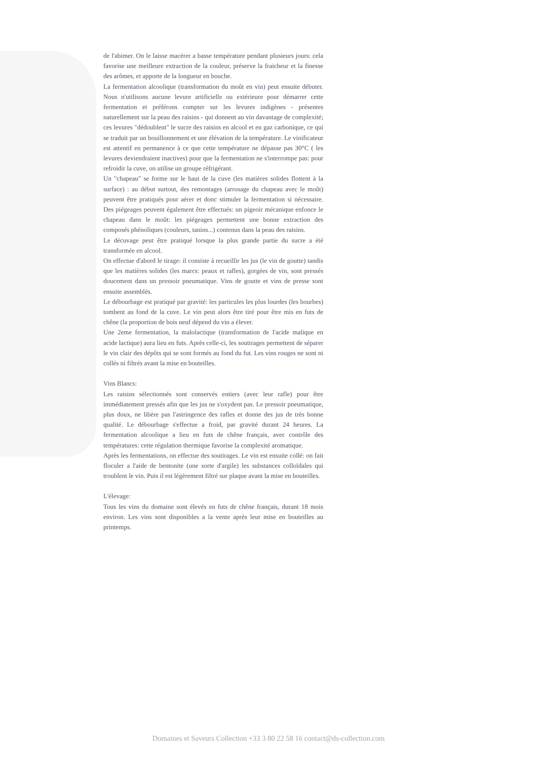de l'abimer. On le laisse macérer a basse température pendant plusieurs jours: cela favorise une meilleure extraction de la couleur, préserve la fraicheur et la finesse des arômes, et apporte de la longueur en bouche.
La fermentation alcoolique (transformation du moût en vin) peut ensuite débuter. Nous n'utilisons aucune levure artificielle ou extérieure pour démarrer cette fermentation et préférons compter sur les levures indigènes - présentes naturellement sur la peau des raisins - qui donnent au vin davantage de complexité; ces levures "dédoublent" le sucre des raisins en alcool et en gaz carbonique, ce qui se traduit par un bouillonnement et une élévation de la température. Le vinificateur est attentif en permanence à ce que cette température ne dépasse pas 30°C ( les levures deviendraient inactives) pour que la fermentation ne s'interrompe pas: pour refroidir la cuve, on utilise un groupe réfrigérant.
Un "chapeau" se forme sur le haut de la cuve (les matières solides flottent à la surface) : au début surtout, des remontages (arrosage du chapeau avec le moût) peuvent être pratiqués pour aérer et donc stimuler la fermentation si nécessaire. Des piégeages peuvent également être effectués: un pigeoir mécanique enfonce le chapeau dans le moût: les piégeages permettent une bonne extraction des composés phénoliques (couleurs, tanins...) contenus dans la peau des raisins.
Le décuvage peut être pratiqué lorsque la plus grande partie du sucre a été transformée en alcool.
On effectue d'abord le tirage: il consiste à recueillir les jus (le vin de goutte) tandis que les matières solides (les marcs: peaux et rafles), gorgées de vin, sont pressés doucement dans un pressoir pneumatique. Vins de goutte et vins de presse sont ensuite assemblés.
Le débourbage est pratiqué par gravité: les particules les plus lourdes (les bourbes) tombent au fond de la cuve. Le vin peut alors être tiré pour être mis en futs de chêne (la proportion de bois neuf dépend du vin a élever.
Une 2eme fermentation, la malolactique (transformation de l'acide malique en acide lactique) aura lieu en futs. Après celle-ci, les soutirages permettent de séparer le vin clair des dépôts qui se sont formés au fond du fut. Les vins rouges ne sont ni collés ni filtrés avant la mise en bouteilles.
Vins Blancs:
Les raisins sélectionnés sont conservés entiers (avec leur rafle) pour être immédiatement pressés afin que les jus ne s'oxydent pas. Le pressoir pneumatique, plus doux, ne libère pas l'astringence des rafles et donne des jus de très bonne qualité. Le débourbage s'effectue a froid, par gravité durant 24 heures. La fermentation alcoolique a lieu en futs de chêne français, avec contrôle des températures: cette régulation thermique favorise la complexité aromatique.
Après les fermentations, on effectue des soutirages. Le vin est ensuite collé: on fait floculer a l'aide de bentonite (une sorte d'argile) les substances colloïdales qui troublent le vin. Puis il est légèrement filtré sur plaque avant la mise en bouteilles.
L'élevage:
Tous les vins du domaine sont élevés en futs de chêne français, durant 18 mois environ. Les vins sont disponibles a la vente après leur mise en bouteilles au printemps.
Domaines et Saveurs Collection +33 3 80 22 58 16 contact@ds-collection.com